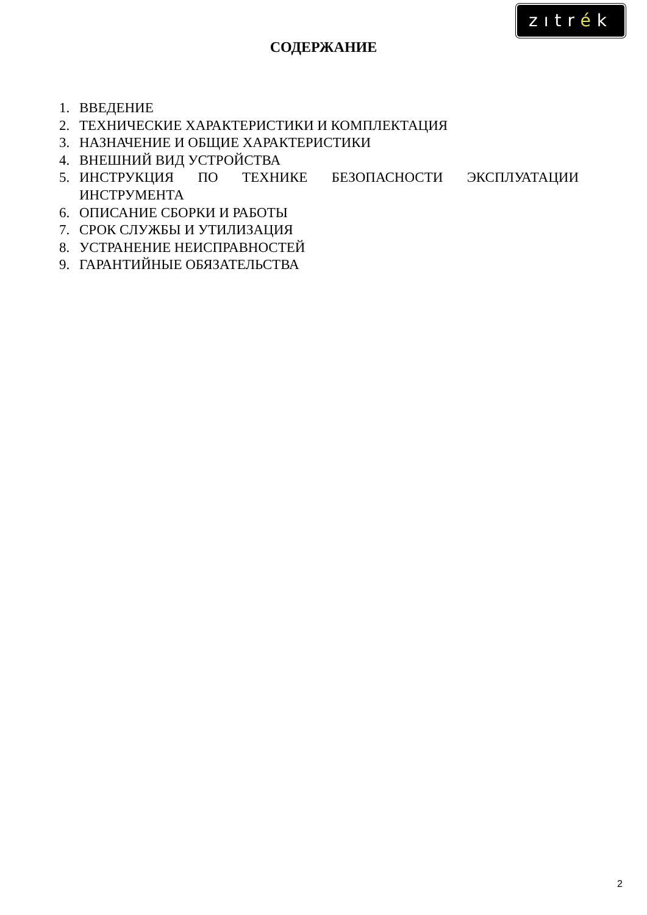zıtrék
СОДЕРЖАНИЕ
1. ВВЕДЕНИЕ
2. ТЕХНИЧЕСКИЕ ХАРАКТЕРИСТИКИ И КОМПЛЕКТАЦИЯ
3. НАЗНАЧЕНИЕ И ОБЩИЕ ХАРАКТЕРИСТИКИ
4. ВНЕШНИЙ ВИД УСТРОЙСТВА
5. ИНСТРУКЦИЯ ПО ТЕХНИКЕ БЕЗОПАСНОСТИ ЭКСПЛУАТАЦИИ ИНСТРУМЕНТА
6. ОПИСАНИЕ СБОРКИ И РАБОТЫ
7. СРОК СЛУЖБЫ И УТИЛИЗАЦИЯ
8. УСТРАНЕНИЕ НЕИСПРАВНОСТЕЙ
9. ГАРАНТИЙНЫЕ ОБЯЗАТЕЛЬСТВА
2